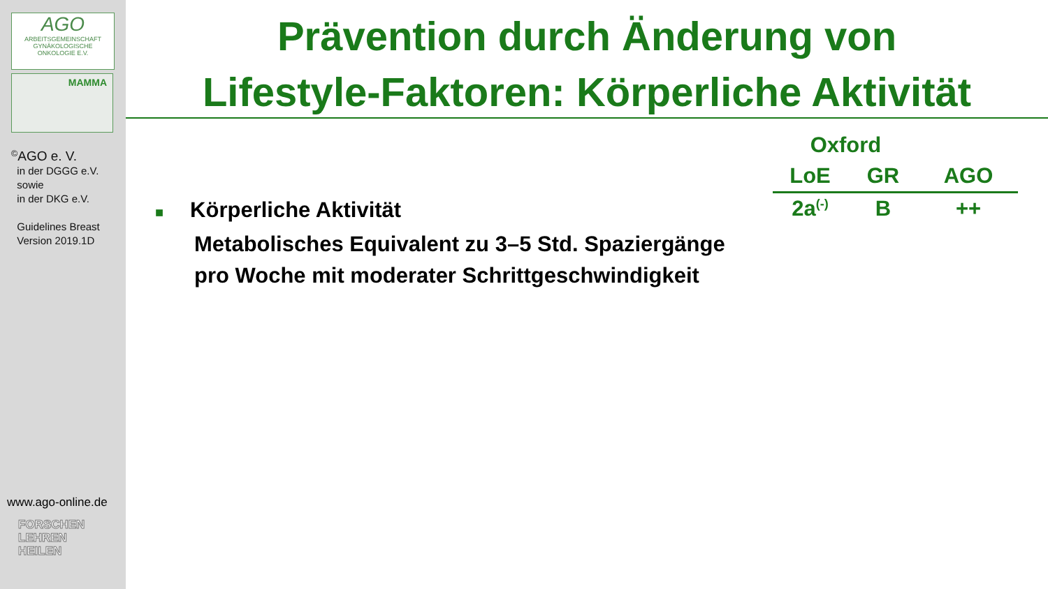AGO
ARBEITSGEMEINSCHAFT
GYNÄKOLOGISCHE
ONKOLOGIE E.V.
MAMMA
<sup>©</sup>AGO e. V.
in der DGGG e.V.
sowie
in der DKG e.V.
Guidelines Breast
Version 2019.1D
www.ago-online.de
FORSCHEN
LEHREN
HEILEN
Prävention durch Änderung von
Lifestyle-Faktoren: Körperliche Aktivität
| Oxford | | |
| --- | --- | --- |
| LoE | GR | AGO |
| 2a<sup>(-)</sup> | B | ++ |
■ Körperliche Aktivität
Metabolisches Equivalent zu 3–5 Std. Spaziergänge
pro Woche mit moderater Schrittgeschwindigkeit